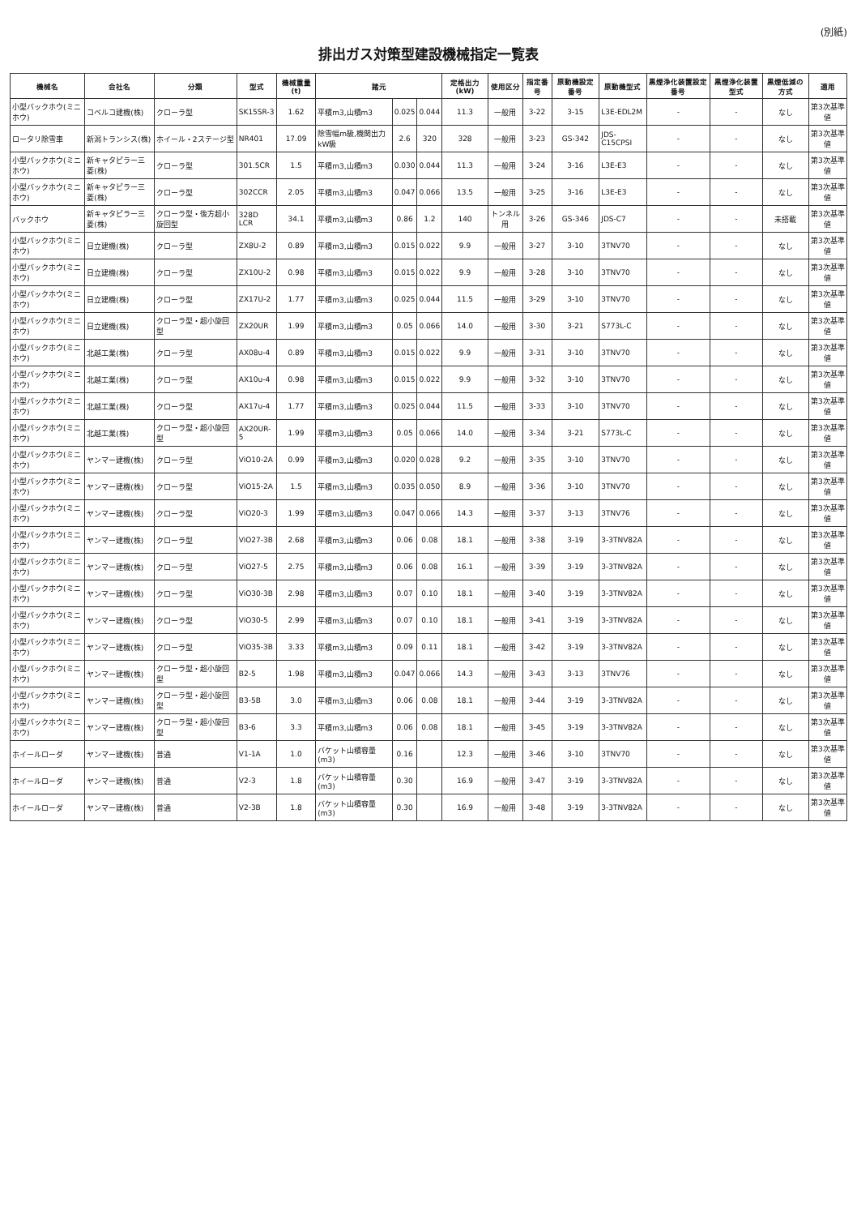(別紙)
排出ガス対策型建設機械指定一覧表
| 機械名 | 会社名 | 分類 | 型式 | 機械重量(t) | 諸元 | | | 定格出力(kW) | 使用区分 | 指定番号 | 原動機設定番号 | 原動機型式 | 黒煙浄化装置設定番号 | 黒煙浄化装置型式 | 黒煙低減の方式 | 適用 |
| --- | --- | --- | --- | --- | --- | --- | --- | --- | --- | --- | --- | --- | --- | --- | --- | --- |
| 小型バックホウ(ミニホウ) | コベルコ建機(株) | クローラ型 | SK15SR-3 | 1.62 | 平積m3,山積m3 | 0.025 | 0.044 | 11.3 | 一般用 | 3-22 | 3-15 | L3E-EDL2M | - | - | なし | 第3次基準値 |
| ロータリ除雪車 | 新潟トランシス(株) | ホイール・2ステージ型 | NR401 | 17.09 | 除雪幅m級,機関出力kW級 | 2.6 | 320 | 328 | 一般用 | 3-23 | GS-342 | JDS-C15CPSI | - | - | なし | 第3次基準値 |
| 小型バックホウ(ミニホウ) | 新キャタピラー三菱(株) | クローラ型 | 301.5CR | 1.5 | 平積m3,山積m3 | 0.030 | 0.044 | 11.3 | 一般用 | 3-24 | 3-16 | L3E-E3 | - | - | なし | 第3次基準値 |
| 小型バックホウ(ミニホウ) | 新キャタピラー三菱(株) | クローラ型 | 302CCR | 2.05 | 平積m3,山積m3 | 0.047 | 0.066 | 13.5 | 一般用 | 3-25 | 3-16 | L3E-E3 | - | - | なし | 第3次基準値 |
| バックホウ | 新キャタピラー三菱(株) | クローラ型・後方超小旋回型 | 328D LCR | 34.1 | 平積m3,山積m3 | 0.86 | 1.2 | 140 | トンネル用 | 3-26 | GS-346 | JDS-C7 | - | - | 未搭載 | 第3次基準値 |
| 小型バックホウ(ミニホウ) | 日立建機(株) | クローラ型 | ZX8U-2 | 0.89 | 平積m3,山積m3 | 0.015 | 0.022 | 9.9 | 一般用 | 3-27 | 3-10 | 3TNV70 | - | - | なし | 第3次基準値 |
| 小型バックホウ(ミニホウ) | 日立建機(株) | クローラ型 | ZX10U-2 | 0.98 | 平積m3,山積m3 | 0.015 | 0.022 | 9.9 | 一般用 | 3-28 | 3-10 | 3TNV70 | - | - | なし | 第3次基準値 |
| 小型バックホウ(ミニホウ) | 日立建機(株) | クローラ型 | ZX17U-2 | 1.77 | 平積m3,山積m3 | 0.025 | 0.044 | 11.5 | 一般用 | 3-29 | 3-10 | 3TNV70 | - | - | なし | 第3次基準値 |
| 小型バックホウ(ミニホウ) | 日立建機(株) | クローラ型・超小旋回型 | ZX20UR | 1.99 | 平積m3,山積m3 | 0.05 | 0.066 | 14.0 | 一般用 | 3-30 | 3-21 | S773L-C | - | - | なし | 第3次基準値 |
| 小型バックホウ(ミニホウ) | 北越工業(株) | クローラ型 | AX08u-4 | 0.89 | 平積m3,山積m3 | 0.015 | 0.022 | 9.9 | 一般用 | 3-31 | 3-10 | 3TNV70 | - | - | なし | 第3次基準値 |
| 小型バックホウ(ミニホウ) | 北越工業(株) | クローラ型 | AX10u-4 | 0.98 | 平積m3,山積m3 | 0.015 | 0.022 | 9.9 | 一般用 | 3-32 | 3-10 | 3TNV70 | - | - | なし | 第3次基準値 |
| 小型バックホウ(ミニホウ) | 北越工業(株) | クローラ型 | AX17u-4 | 1.77 | 平積m3,山積m3 | 0.025 | 0.044 | 11.5 | 一般用 | 3-33 | 3-10 | 3TNV70 | - | - | なし | 第3次基準値 |
| 小型バックホウ(ミニホウ) | 北越工業(株) | クローラ型・超小旋回型 | AX20UR-5 | 1.99 | 平積m3,山積m3 | 0.05 | 0.066 | 14.0 | 一般用 | 3-34 | 3-21 | S773L-C | - | - | なし | 第3次基準値 |
| 小型バックホウ(ミニホウ) | ヤンマー建機(株) | クローラ型 | ViO10-2A | 0.99 | 平積m3,山積m3 | 0.020 | 0.028 | 9.2 | 一般用 | 3-35 | 3-10 | 3TNV70 | - | - | なし | 第3次基準値 |
| 小型バックホウ(ミニホウ) | ヤンマー建機(株) | クローラ型 | ViO15-2A | 1.5 | 平積m3,山積m3 | 0.035 | 0.050 | 8.9 | 一般用 | 3-36 | 3-10 | 3TNV70 | - | - | なし | 第3次基準値 |
| 小型バックホウ(ミニホウ) | ヤンマー建機(株) | クローラ型 | ViO20-3 | 1.99 | 平積m3,山積m3 | 0.047 | 0.066 | 14.3 | 一般用 | 3-37 | 3-13 | 3TNV76 | - | - | なし | 第3次基準値 |
| 小型バックホウ(ミニホウ) | ヤンマー建機(株) | クローラ型 | ViO27-3B | 2.68 | 平積m3,山積m3 | 0.06 | 0.08 | 18.1 | 一般用 | 3-38 | 3-19 | 3-3TNV82A | - | - | なし | 第3次基準値 |
| 小型バックホウ(ミニホウ) | ヤンマー建機(株) | クローラ型 | ViO27-5 | 2.75 | 平積m3,山積m3 | 0.06 | 0.08 | 16.1 | 一般用 | 3-39 | 3-19 | 3-3TNV82A | - | - | なし | 第3次基準値 |
| 小型バックホウ(ミニホウ) | ヤンマー建機(株) | クローラ型 | ViO30-3B | 2.98 | 平積m3,山積m3 | 0.07 | 0.10 | 18.1 | 一般用 | 3-40 | 3-19 | 3-3TNV82A | - | - | なし | 第3次基準値 |
| 小型バックホウ(ミニホウ) | ヤンマー建機(株) | クローラ型 | ViO30-5 | 2.99 | 平積m3,山積m3 | 0.07 | 0.10 | 18.1 | 一般用 | 3-41 | 3-19 | 3-3TNV82A | - | - | なし | 第3次基準値 |
| 小型バックホウ(ミニホウ) | ヤンマー建機(株) | クローラ型 | ViO35-3B | 3.33 | 平積m3,山積m3 | 0.09 | 0.11 | 18.1 | 一般用 | 3-42 | 3-19 | 3-3TNV82A | - | - | なし | 第3次基準値 |
| 小型バックホウ(ミニホウ) | ヤンマー建機(株) | クローラ型・超小旋回型 | B2-5 | 1.98 | 平積m3,山積m3 | 0.047 | 0.066 | 14.3 | 一般用 | 3-43 | 3-13 | 3TNV76 | - | - | なし | 第3次基準値 |
| 小型バックホウ(ミニホウ) | ヤンマー建機(株) | クローラ型・超小旋回型 | B3-5B | 3.0 | 平積m3,山積m3 | 0.06 | 0.08 | 18.1 | 一般用 | 3-44 | 3-19 | 3-3TNV82A | - | - | なし | 第3次基準値 |
| 小型バックホウ(ミニホウ) | ヤンマー建機(株) | クローラ型・超小旋回型 | B3-6 | 3.3 | 平積m3,山積m3 | 0.06 | 0.08 | 18.1 | 一般用 | 3-45 | 3-19 | 3-3TNV82A | - | - | なし | 第3次基準値 |
| ホイールローダ | ヤンマー建機(株) | 普通 | V1-1A | 1.0 | バケット山積容量(m3) | 0.16 | | 12.3 | 一般用 | 3-46 | 3-10 | 3TNV70 | - | - | なし | 第3次基準値 |
| ホイールローダ | ヤンマー建機(株) | 普通 | V2-3 | 1.8 | バケット山積容量(m3) | 0.30 | | 16.9 | 一般用 | 3-47 | 3-19 | 3-3TNV82A | - | - | なし | 第3次基準値 |
| ホイールローダ | ヤンマー建機(株) | 普通 | V2-3B | 1.8 | バケット山積容量(m3) | 0.30 | | 16.9 | 一般用 | 3-48 | 3-19 | 3-3TNV82A | - | - | なし | 第3次基準値 |